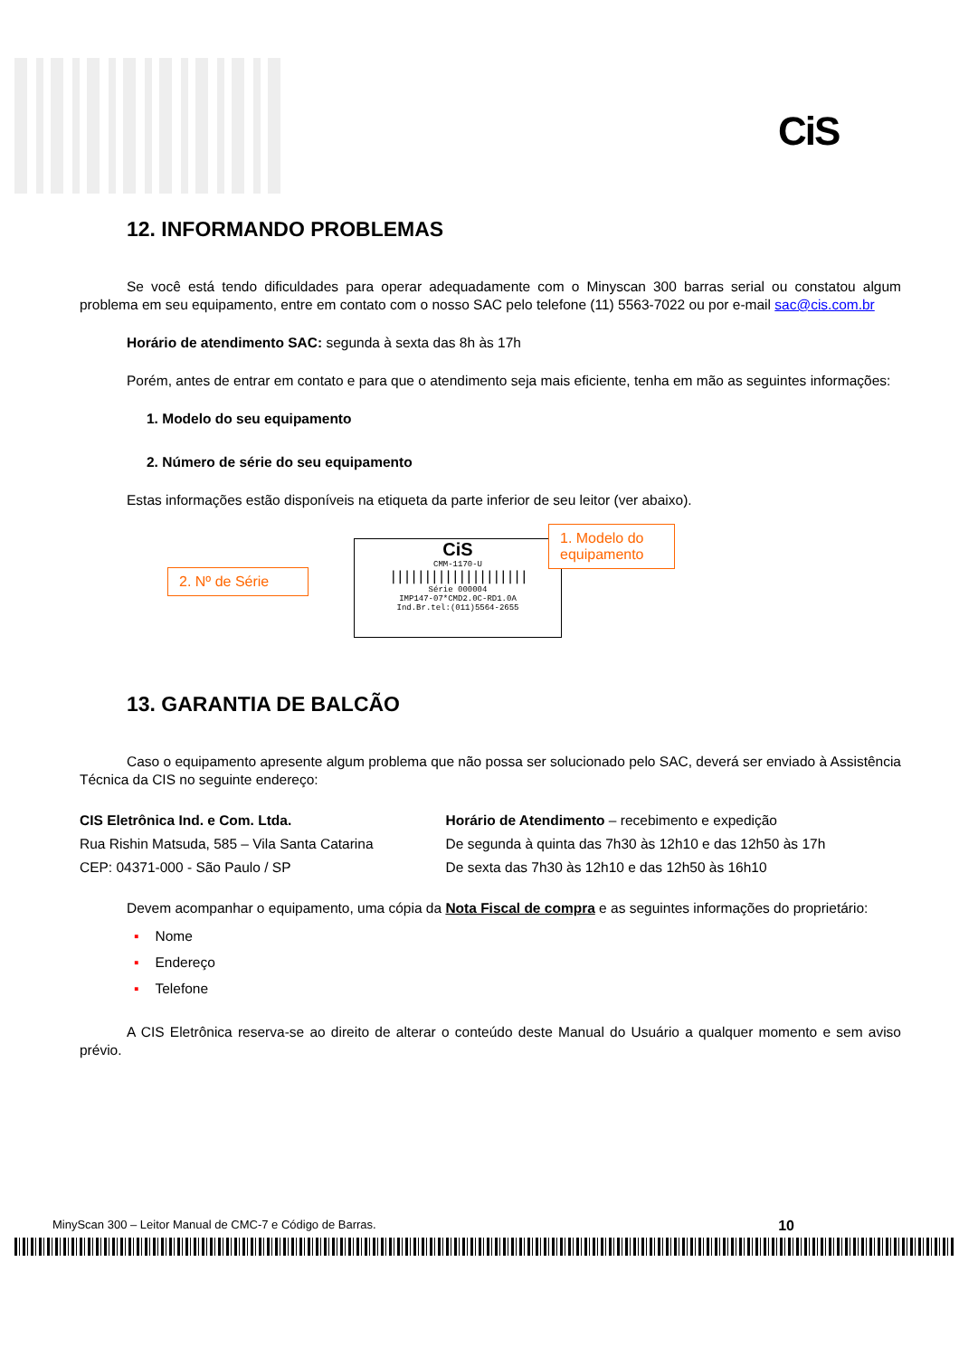CiS
12. INFORMANDO PROBLEMAS
Se você está tendo dificuldades para operar adequadamente com o Minyscan 300 barras serial ou constatou algum problema em seu equipamento, entre em contato com o nosso SAC pelo telefone (11) 5563-7022 ou por e-mail sac@cis.com.br
Horário de atendimento SAC: segunda à sexta das 8h às 17h
Porém, antes de entrar em contato e para que o atendimento seja mais eficiente, tenha em mão as seguintes informações:
1. Modelo do seu equipamento
2. Número de série do seu equipamento
Estas informações estão disponíveis na etiqueta da parte inferior de seu leitor (ver abaixo).
CiS
CMM-1170-U
||||||||||||||||||||
Série 000004
IMP147-07*CMD2.0C-RD1.0A
Ind.Br.tel:(011)5564-2655
2. Nº de Série
1. Modelo do equipamento
13. GARANTIA DE BALCÃO
Caso o equipamento apresente algum problema que não possa ser solucionado pelo SAC, deverá ser enviado à Assistência Técnica da CIS no seguinte endereço:
CIS Eletrônica Ind. e Com. Ltda.
Rua Rishin Matsuda, 585 – Vila Santa Catarina
CEP: 04371-000 - São Paulo / SP
Horário de Atendimento – recebimento e expedição
De segunda à quinta das 7h30 às 12h10 e das 12h50 às 17h
De sexta das 7h30 às 12h10 e das 12h50 às 16h10
Devem acompanhar o equipamento, uma cópia da Nota Fiscal de compra e as seguintes informações do proprietário:
▪ Nome
▪ Endereço
▪ Telefone
A CIS Eletrônica reserva-se ao direito de alterar o conteúdo deste Manual do Usuário a qualquer momento e sem aviso prévio.
MinyScan 300 – Leitor Manual de CMC-7 e Código de Barras. 10